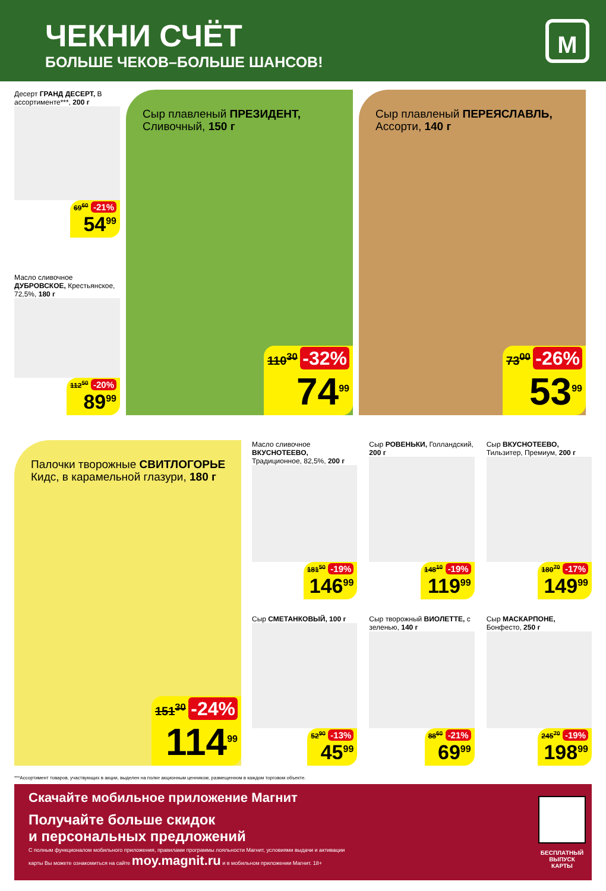ЧЕКНИ СЧЁТ
БОЛЬШЕ ЧЕКОВ–БОЛЬШЕ ШАНСОВ!
М
Десерт ГРАНД ДЕСЕРТ, В ассортименте***, 200 г
69<sup>60</sup> -21%
54<sup>99</sup>
Масло сливочное ДУБРОВСКОЕ, Крестьянское, 72,5%, 180 г
112<sup>50</sup> -20%
89<sup>99</sup>
Сыр плавленый ПРЕЗИДЕНТ, Сливочный, 150 г
110<sup>30</sup> -32%
74<sup>99</sup>
Сыр плавленый ПЕРЕЯСЛАВЛЬ, Ассорти, 140 г
73<sup>00</sup> -26%
53<sup>99</sup>
Палочки творожные СВИТЛОГОРЬЕ Кидс, в карамельной глазури, 180 г
151<sup>30</sup> -24%
114<sup>99</sup>
Масло сливочное ВКУСНОТЕЕВО, Традиционное, 82,5%, 200 г
181<sup>50</sup> -19%
146<sup>99</sup>
Сыр РОВЕНЬКИ, Голландский, 200 г
148<sup>10</sup> -19%
119<sup>99</sup>
Сыр ВКУСНОТЕЕВО, Тильзитер, Премиум, 200 г
180<sup>70</sup> -17%
149<sup>99</sup>
Сыр СМЕТАНКОВЫЙ, 100 г
52<sup>90</sup> -13%
45<sup>99</sup>
Сыр творожный ВИОЛЕТТЕ, с зеленью, 140 г
88<sup>60</sup> -21%
69<sup>99</sup>
Сыр МАСКАРПОНЕ, Бонфесто, 250 г
245<sup>70</sup> -19%
198<sup>99</sup>
***Ассортимент товаров, участвующих в акции, выделен на полке акционным ценником, размещенном в каждом торговом объекте.
Скачайте мобильное приложение Магнит
Получайте больше скидок
и персональных предложений
С полным функционалом мобильного приложения, правилами программы лояльности Магнит, условиями выдачи и активации карты Вы можете ознакомиться на сайте moy.magnit.ru и в мобильном приложении Магнит. 18+
БЕСПЛАТНЫЙ ВЫПУСК КАРТЫ